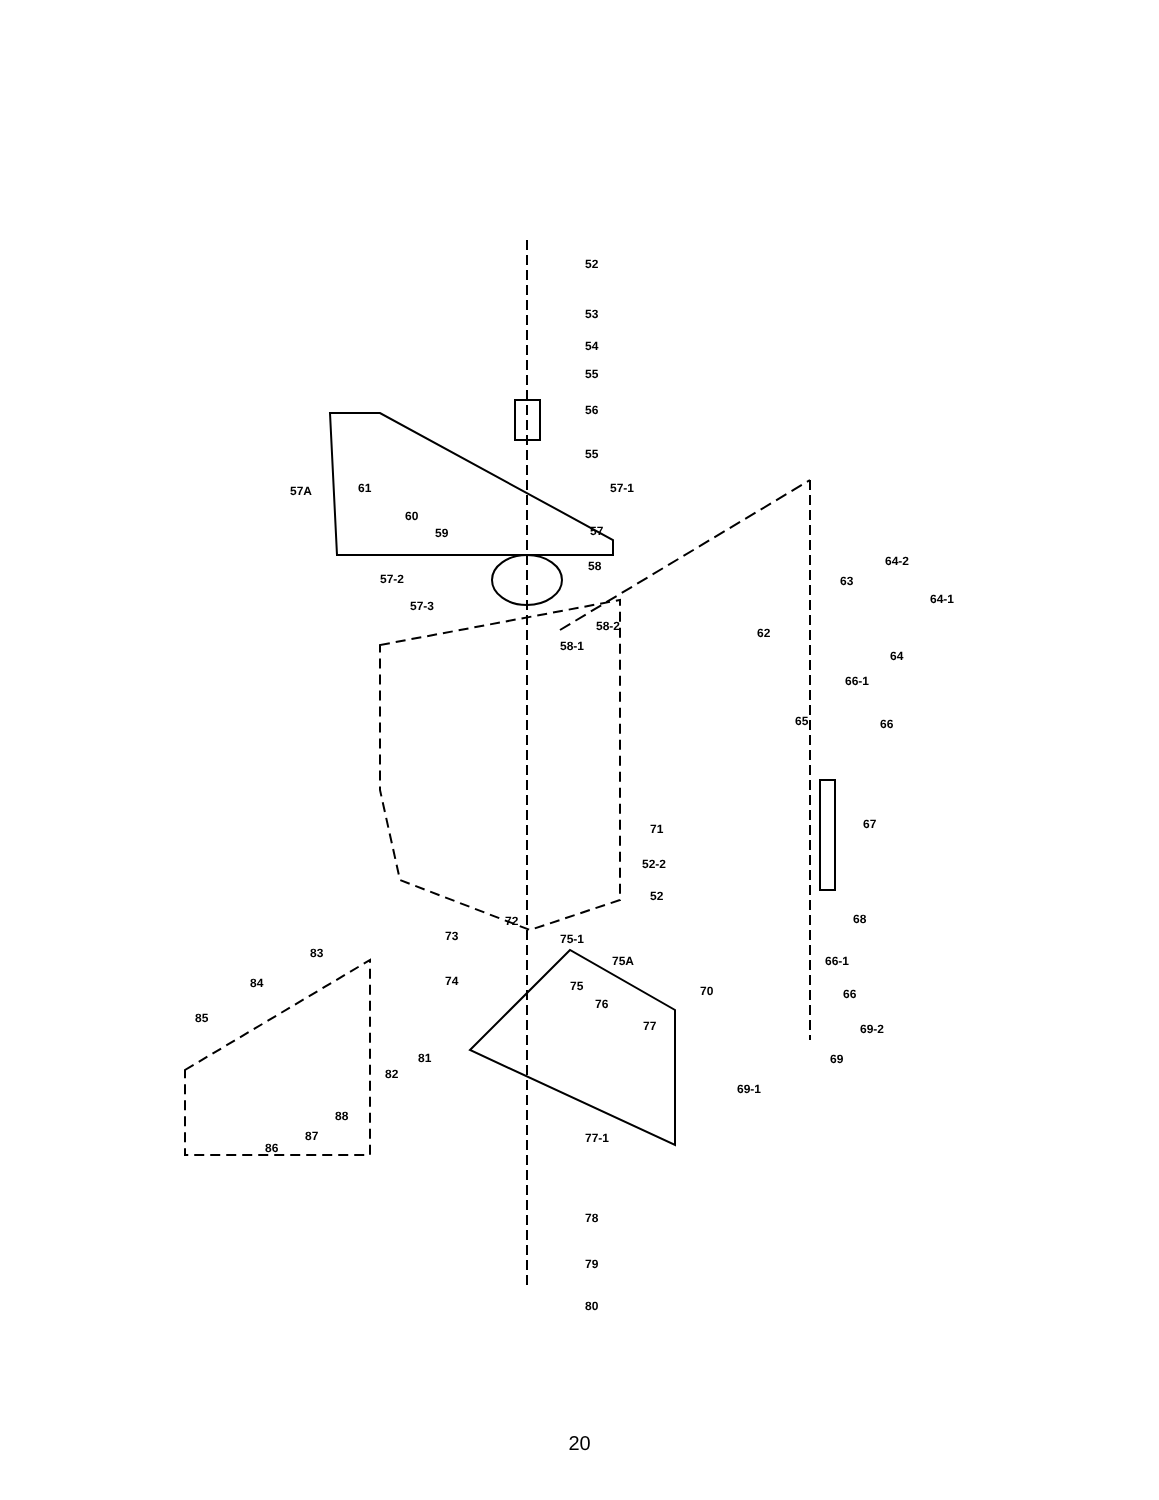52
53
54
55
56
55
57A
61
60
59
57-1
57
57-2
57-3
58
58-2
58-1
63
64-2
64-1
62
64
66-1
65
66
67
71
52-2
52
68
72
73
75-1
75A
66-1
74
75
76
70
66
83
84
85
77
69-2
81
82
69
69-1
88
87
86
77-1
78
79
80
20